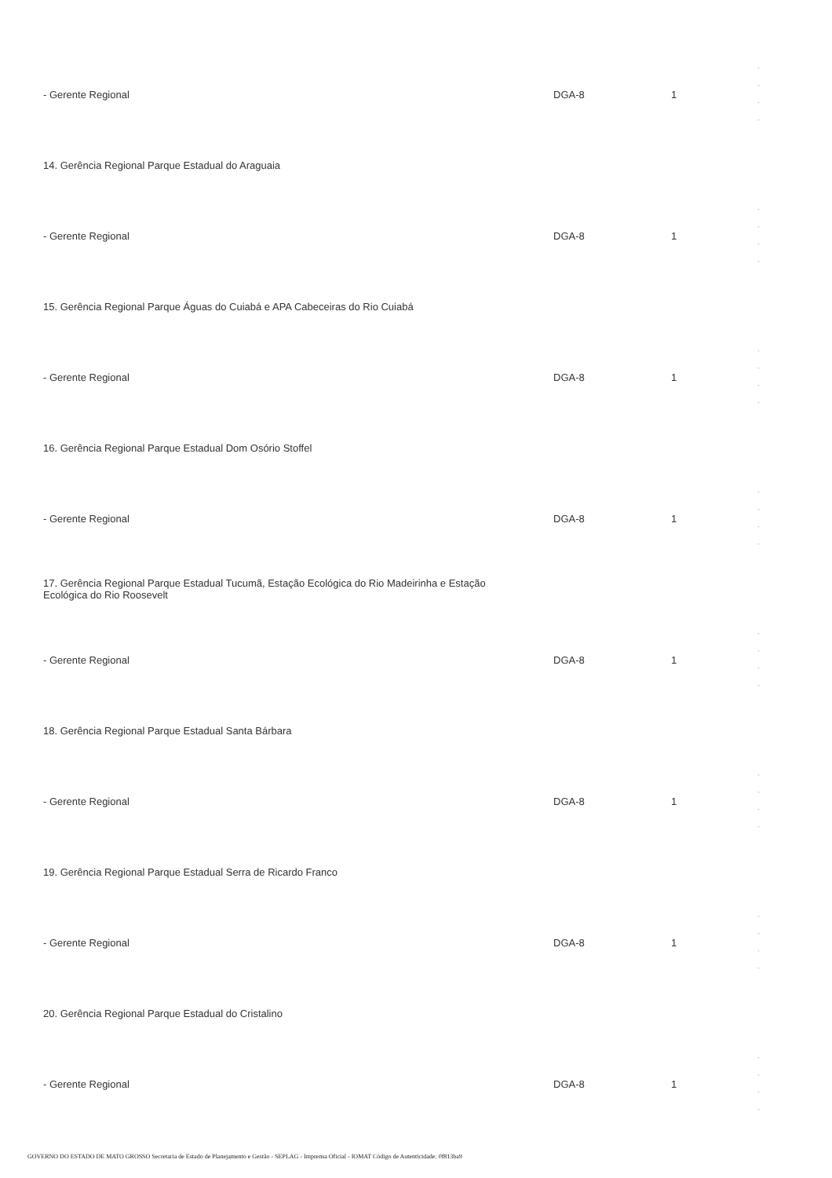| - Gerente Regional | DGA-8 | 1 | - - - - |
| 14. Gerência Regional Parque Estadual do Araguaia | | | |
| - Gerente Regional | DGA-8 | 1 | - - - - |
| 15. Gerência Regional Parque Águas do Cuiabá e APA Cabeceiras do Rio Cuiabá | | | |
| - Gerente Regional | DGA-8 | 1 | - - - - |
| 16. Gerência Regional Parque Estadual Dom Osório Stoffel | | | |
| - Gerente Regional | DGA-8 | 1 | - - - - |
| 17. Gerência Regional Parque Estadual Tucumã, Estação Ecológica do Rio Madeirinha e Estação Ecológica do Rio Roosevelt | | | |
| - Gerente Regional | DGA-8 | 1 | - - - - |
| 18. Gerência Regional Parque Estadual Santa Bárbara | | | |
| - Gerente Regional | DGA-8 | 1 | - - - - |
| 19. Gerência Regional Parque Estadual Serra de Ricardo Franco | | | |
| - Gerente Regional | DGA-8 | 1 | - - - - |
| 20. Gerência Regional Parque Estadual do Cristalino | | | |
| - Gerente Regional | DGA-8 | 1 | - - - - |
GOVERNO DO ESTADO DE MATO GROSSO Secretaria de Estado de Planejamento e Gestão - SEPLAG - Imprensa Oficial - IOMAT Código de Autenticidade: 0f813ba9